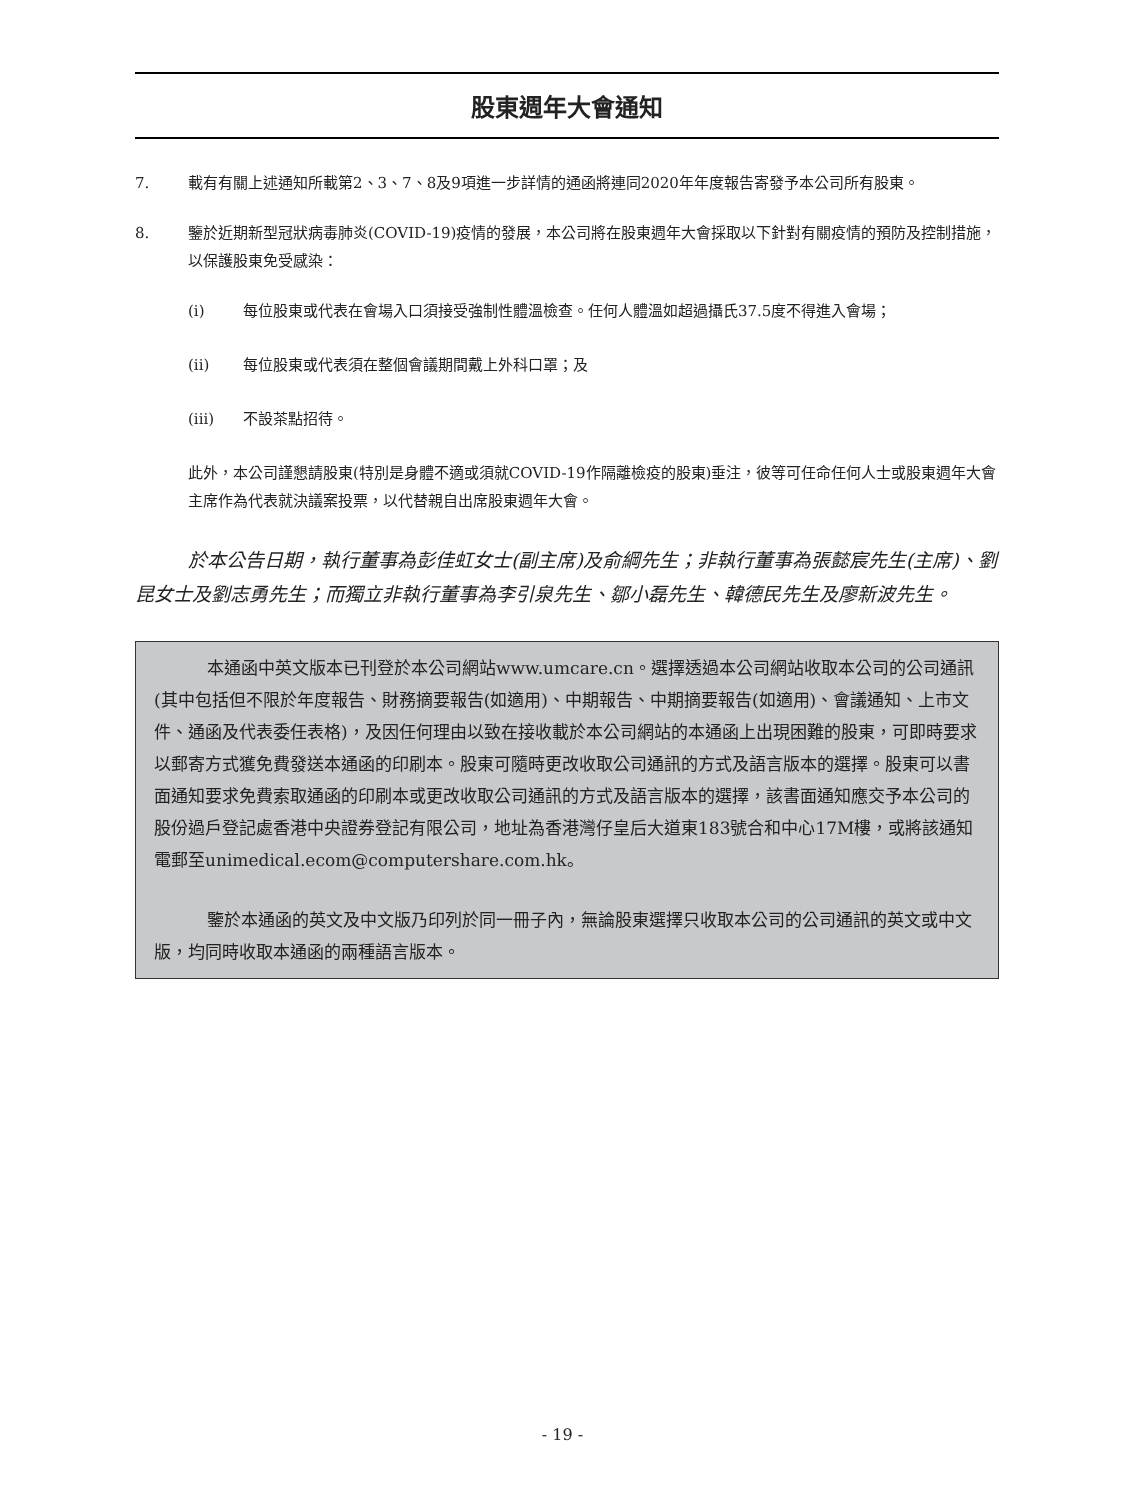股東週年大會通知
7. 載有有關上述通知所載第2、3、7、8及9項進一步詳情的通函將連同2020年年度報告寄發予本公司所有股東。
8. 鑒於近期新型冠狀病毒肺炎(COVID-19)疫情的發展，本公司將在股東週年大會採取以下針對有關疫情的預防及控制措施，以保護股東免受感染：
(i) 每位股東或代表在會場入口須接受強制性體溫檢查。任何人體溫如超過攝氏37.5度不得進入會場；
(ii) 每位股東或代表須在整個會議期間戴上外科口罩；及
(iii) 不設茶點招待。
此外，本公司謹懇請股東(特別是身體不適或須就COVID-19作隔離檢疫的股東)垂注，彼等可任命任何人士或股東週年大會主席作為代表就決議案投票，以代替親自出席股東週年大會。
於本公告日期，執行董事為彭佳虹女士(副主席)及俞綱先生；非執行董事為張懿宸先生(主席)、劉昆女士及劉志勇先生；而獨立非執行董事為李引泉先生、鄒小磊先生、韓德民先生及廖新波先生。
本通函中英文版本已刊登於本公司網站www.umcare.cn。選擇透過本公司網站收取本公司的公司通訊(其中包括但不限於年度報告、財務摘要報告(如適用)、中期報告、中期摘要報告(如適用)、會議通知、上市文件、通函及代表委任表格)，及因任何理由以致在接收載於本公司網站的本通函上出現困難的股東，可即時要求以郵寄方式獲免費發送本通函的印刷本。股東可隨時更改收取公司通訊的方式及語言版本的選擇。股東可以書面通知要求免費索取通函的印刷本或更改收取公司通訊的方式及語言版本的選擇，該書面通知應交予本公司的股份過戶登記處香港中央證券登記有限公司，地址為香港灣仔皇后大道東183號合和中心17M樓，或將該通知電郵至unimedical.ecom@computershare.com.hk。
鑒於本通函的英文及中文版乃印列於同一冊子內，無論股東選擇只收取本公司的公司通訊的英文或中文版，均同時收取本通函的兩種語言版本。
- 19 -